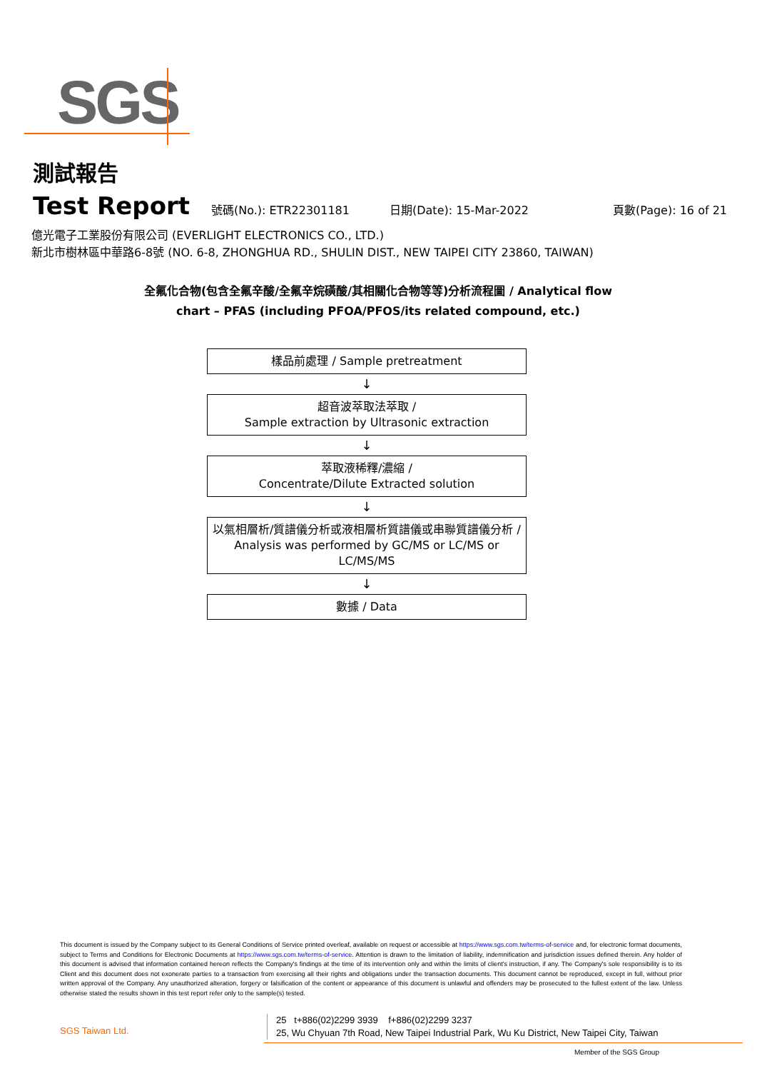SGS
測試報告
Test Report
號碼(No.): ETR22301181 日期(Date): 15-Mar-2022 頁數(Page): 16 of 21
億光電子工業股份有限公司 (EVERLIGHT ELECTRONICS CO., LTD.)
新北市樹林區中華路6-8號 (NO. 6-8, ZHONGHUA RD., SHULIN DIST., NEW TAIPEI CITY 23860, TAIWAN)
全氟化合物(包含全氟辛酸/全氟辛烷磺酸/其相關化合物等等)分析流程圖 / Analytical flow
chart – PFAS (including PFOA/PFOS/its related compound, etc.)
樣品前處理 / Sample pretreatment
↓
超音波萃取法萃取 /
Sample extraction by Ultrasonic extraction
↓
萃取液稀釋/濃縮 /
Concentrate/Dilute Extracted solution
↓
以氣相層析/質譜儀分析或液相層析質譜儀或串聯質譜儀分析 /
Analysis was performed by GC/MS or LC/MS or LC/MS/MS
↓
數據 / Data
This document is issued by the Company subject to its General Conditions of Service printed overleaf, available on request or accessible at https://www.sgs.com.tw/terms-of-service and, for electronic format documents, subject to Terms and Conditions for Electronic Documents at https://www.sgs.com.tw/terms-of-service. Attention is drawn to the limitation of liability, indemnification and jurisdiction issues defined therein. Any holder of this document is advised that information contained hereon reflects the Company's findings at the time of its intervention only and within the limits of client's instruction, if any. The Company's sole responsibility is to its Client and this document does not exonerate parties to a transaction from exercising all their rights and obligations under the transaction documents. This document cannot be reproduced, except in full, without prior written approval of the Company. Any unauthorized alteration, forgery or falsification of the content or appearance of this document is unlawful and offenders may be prosecuted to the fullest extent of the law. Unless otherwise stated the results shown in this test report refer only to the sample(s) tested.
SGS Taiwan Ltd.
25 t+886(02)2299 3939 f+886(02)2299 3237
25, Wu Chyuan 7th Road, New Taipei Industrial Park, Wu Ku District, New Taipei City, Taiwan
Member of the SGS Group